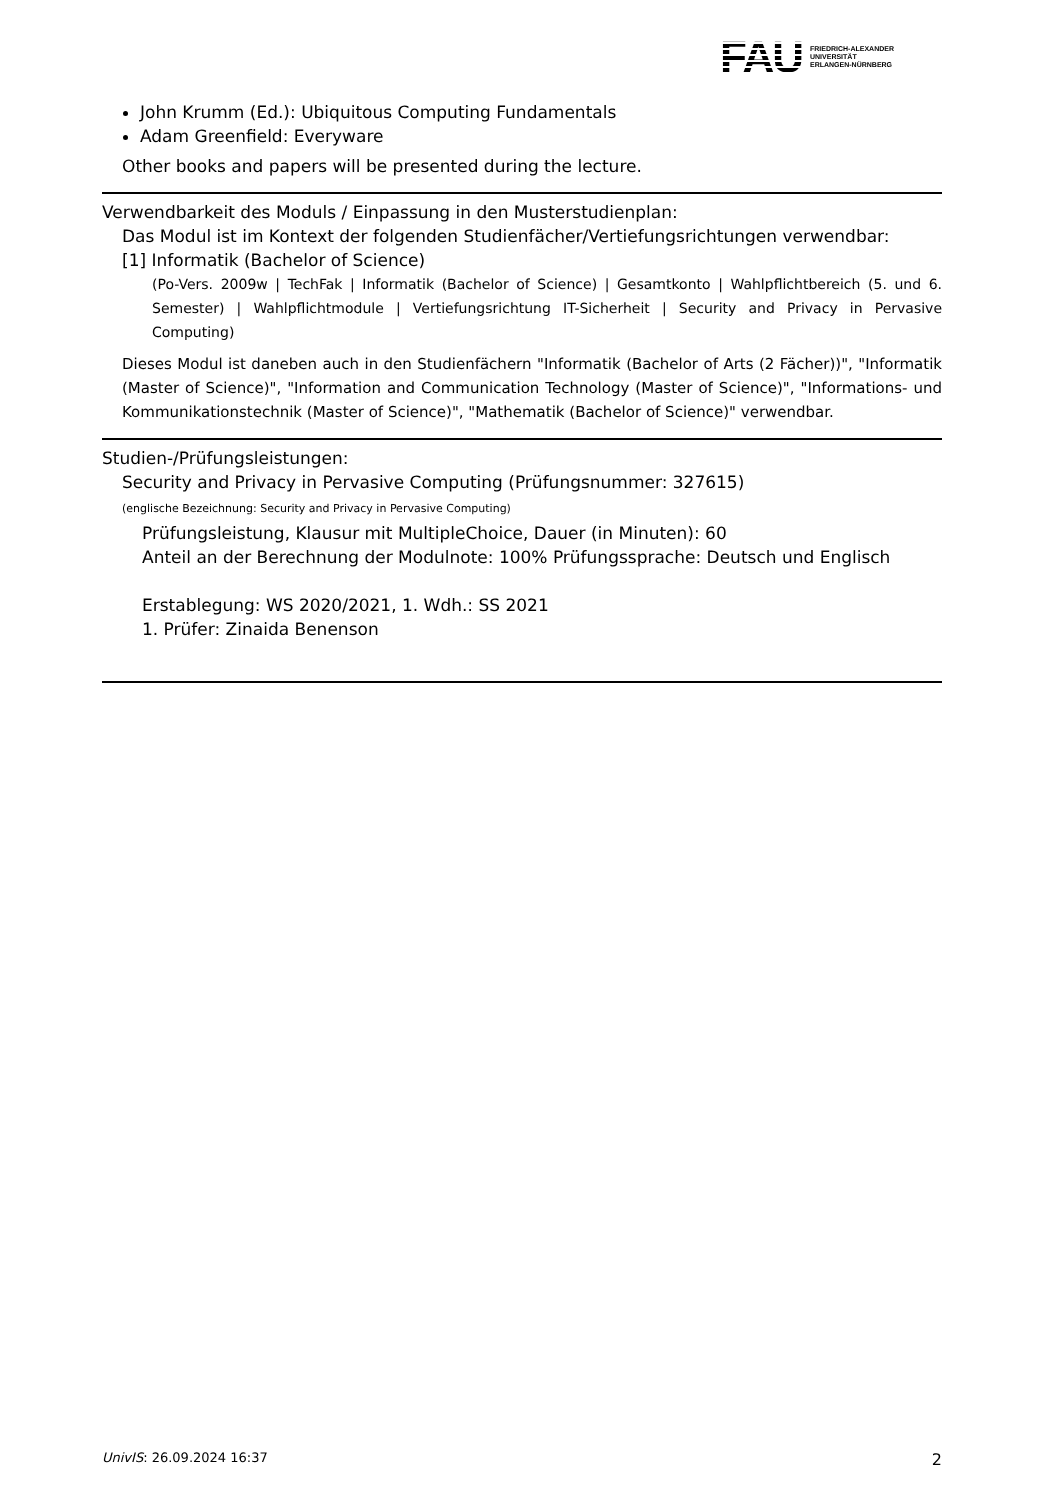FAU
FRIEDRICH-ALEXANDER
UNIVERSITÄT
ERLANGEN-NÜRNBERG
John Krumm (Ed.): Ubiquitous Computing Fundamentals
Adam Greenfield: Everyware
Other books and papers will be presented during the lecture.
Verwendbarkeit des Moduls / Einpassung in den Musterstudienplan:
Das Modul ist im Kontext der folgenden Studienfächer/Vertiefungsrichtungen verwendbar:
[1] Informatik (Bachelor of Science)
(Po-Vers. 2009w | TechFak | Informatik (Bachelor of Science) | Gesamtkonto | Wahlpflichtbereich (5. und 6. Semester) | Wahlpflichtmodule | Vertiefungsrichtung IT-Sicherheit | Security and Privacy in Pervasive Computing)
Dieses Modul ist daneben auch in den Studienfächern "Informatik (Bachelor of Arts (2 Fächer))", "Informatik (Master of Science)", "Information and Communication Technology (Master of Science)", "Informations- und Kommunikationstechnik (Master of Science)", "Mathematik (Bachelor of Science)" verwendbar.
Studien-/Prüfungsleistungen:
Security and Privacy in Pervasive Computing (Prüfungsnummer: 327615)
(englische Bezeichnung: Security and Privacy in Pervasive Computing)
Prüfungsleistung, Klausur mit MultipleChoice, Dauer (in Minuten): 60
Anteil an der Berechnung der Modulnote: 100% Prüfungssprache: Deutsch und Englisch
Erstablegung: WS 2020/2021, 1. Wdh.: SS 2021
1. Prüfer: Zinaida Benenson
UnivIS: 26.09.2024 16:37 2